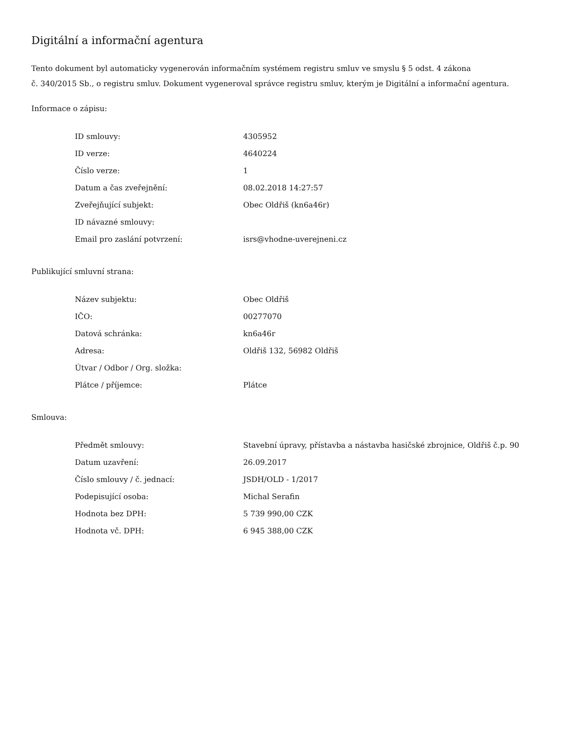Digitální a informační agentura
Tento dokument byl automaticky vygenerován informačním systémem registru smluv ve smyslu § 5 odst. 4 zákona
č. 340/2015 Sb., o registru smluv. Dokument vygeneroval správce registru smluv, kterým je Digitální a informační agentura.
Informace o zápisu:
| ID smlouvy: | 4305952 |
| ID verze: | 4640224 |
| Číslo verze: | 1 |
| Datum a čas zveřejnění: | 08.02.2018 14:27:57 |
| Zveřejňující subjekt: | Obec Oldřiš (kn6a46r) |
| ID návazné smlouvy: | |
| Email pro zaslání potvrzení: | isrs@vhodne-uverejneni.cz |
Publikující smluvní strana:
| Název subjektu: | Obec Oldřiš |
| IČO: | 00277070 |
| Datová schránka: | kn6a46r |
| Adresa: | Oldřiš 132, 56982 Oldřiš |
| Útvar / Odbor / Org. složka: | |
| Plátce / příjemce: | Plátce |
Smlouva:
| Předmět smlouvy: | Stavební úpravy, přístavba a nástavba hasičské zbrojnice, Oldřiš č.p. 90 |
| Datum uzavření: | 26.09.2017 |
| Číslo smlouvy / č. jednací: | JSDH/OLD - 1/2017 |
| Podepisující osoba: | Michal Serafin |
| Hodnota bez DPH: | 5 739 990,00 CZK |
| Hodnota vč. DPH: | 6 945 388,00 CZK |